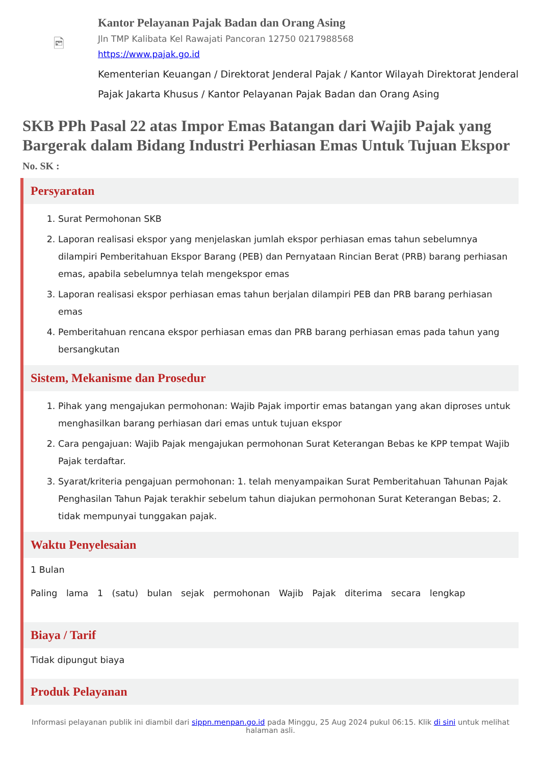🖻
Kantor Pelayanan Pajak Badan dan Orang Asing
Jln TMP Kalibata Kel Rawajati Pancoran 12750 0217988568
https://www.pajak.go.id
Kementerian Keuangan / Direktorat Jenderal Pajak / Kantor Wilayah Direktorat Jenderal Pajak Jakarta Khusus / Kantor Pelayanan Pajak Badan dan Orang Asing
SKB PPh Pasal 22 atas Impor Emas Batangan dari Wajib Pajak yang Bargerak dalam Bidang Industri Perhiasan Emas Untuk Tujuan Ekspor
No. SK :
Persyaratan
1. Surat Permohonan SKB
2. Laporan realisasi ekspor yang menjelaskan jumlah ekspor perhiasan emas tahun sebelumnya dilampiri Pemberitahuan Ekspor Barang (PEB) dan Pernyataan Rincian Berat (PRB) barang perhiasan emas, apabila sebelumnya telah mengekspor emas
3. Laporan realisasi ekspor perhiasan emas tahun berjalan dilampiri PEB dan PRB barang perhiasan emas
4. Pemberitahuan rencana ekspor perhiasan emas dan PRB barang perhiasan emas pada tahun yang bersangkutan
Sistem, Mekanisme dan Prosedur
1. Pihak yang mengajukan permohonan: Wajib Pajak importir emas batangan yang akan diproses untuk menghasilkan barang perhiasan dari emas untuk tujuan ekspor
2. Cara pengajuan: Wajib Pajak mengajukan permohonan Surat Keterangan Bebas ke KPP tempat Wajib Pajak terdaftar.
3. Syarat/kriteria pengajuan permohonan: 1. telah menyampaikan Surat Pemberitahuan Tahunan Pajak Penghasilan Tahun Pajak terakhir sebelum tahun diajukan permohonan Surat Keterangan Bebas; 2. tidak mempunyai tunggakan pajak.
Waktu Penyelesaian
1 Bulan
Paling lama 1 (satu) bulan sejak permohonan Wajib Pajak diterima secara lengkap
Biaya / Tarif
Tidak dipungut biaya
Produk Pelayanan
Informasi pelayanan publik ini diambil dari sippn.menpan.go.id pada Minggu, 25 Aug 2024 pukul 06:15. Klik di sini untuk melihat halaman asli.